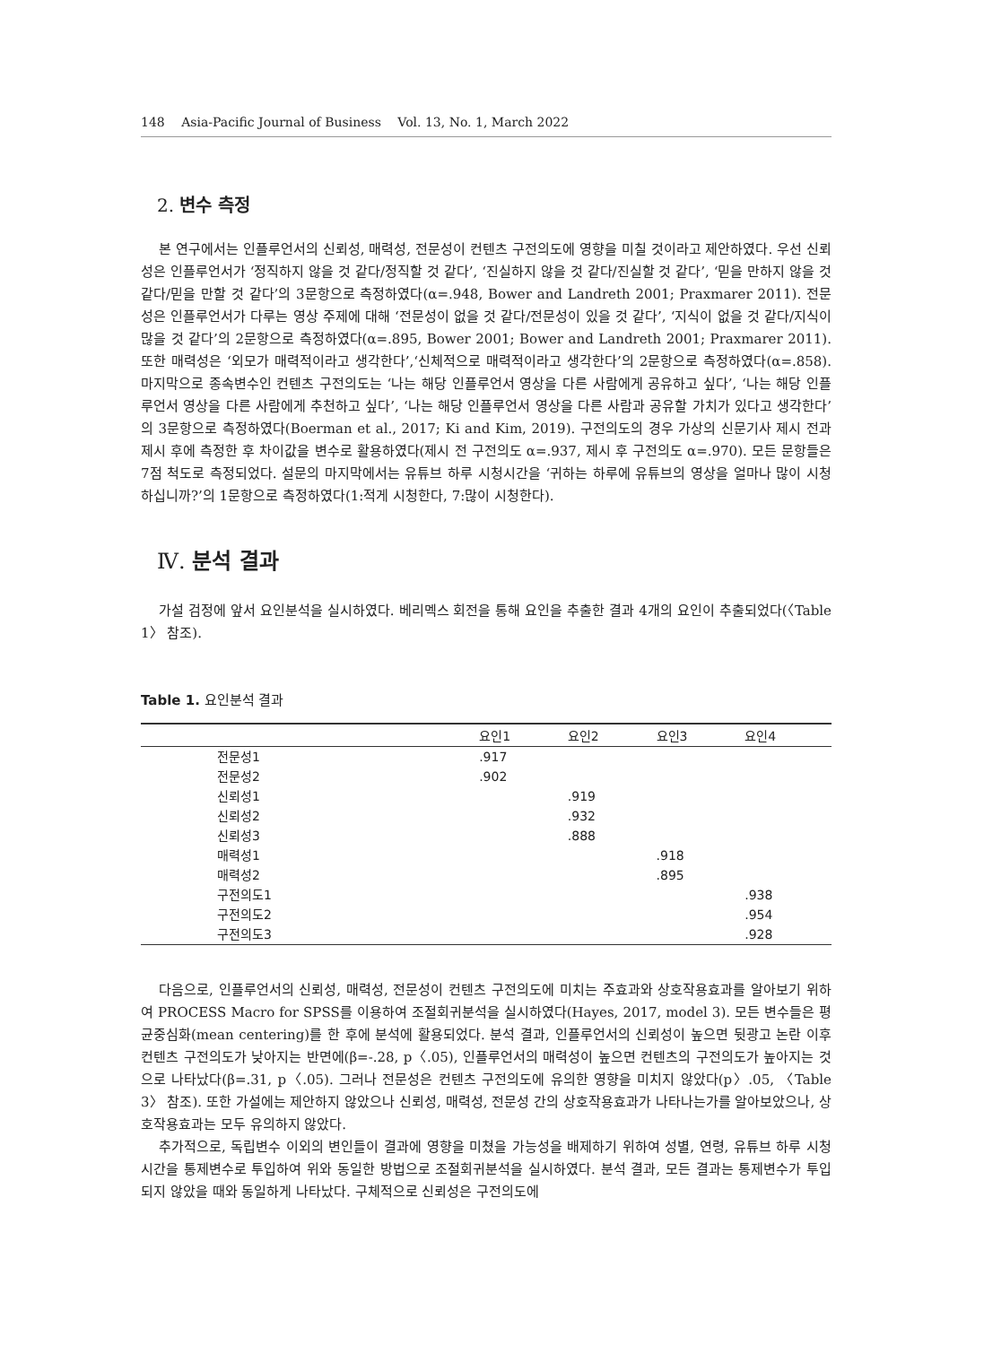148 Asia-Pacific Journal of Business Vol. 13, No. 1, March 2022
2. 변수 측정
본 연구에서는 인플루언서의 신뢰성, 매력성, 전문성이 컨텐츠 구전의도에 영향을 미칠 것이라고 제안하였다. 우선 신뢰성은 인플루언서가 ‘정직하지 않을 것 같다/정직할 것 같다’, ‘진실하지 않을 것 같다/진실할 것 같다’, ‘믿을 만하지 않을 것 같다/믿을 만할 것 같다’의 3문항으로 측정하였다(α=.948, Bower and Landreth 2001; Praxmarer 2011). 전문성은 인플루언서가 다루는 영상 주제에 대해 ‘전문성이 없을 것 같다/전문성이 있을 것 같다’, ‘지식이 없을 것 같다/지식이 많을 것 같다’의 2문항으로 측정하였다(α=.895, Bower 2001; Bower and Landreth 2001; Praxmarer 2011). 또한 매력성은 ‘외모가 매력적이라고 생각한다’,‘신체적으로 매력적이라고 생각한다’의 2문항으로 측정하였다(α=.858). 마지막으로 종속변수인 컨텐츠 구전의도는 ‘나는 해당 인플루언서 영상을 다른 사람에게 공유하고 싶다’, ‘나는 해당 인플루언서 영상을 다른 사람에게 추천하고 싶다’, ‘나는 해당 인플루언서 영상을 다른 사람과 공유할 가치가 있다고 생각한다’의 3문항으로 측정하였다(Boerman et al., 2017; Ki and Kim, 2019). 구전의도의 경우 가상의 신문기사 제시 전과 제시 후에 측정한 후 차이값을 변수로 활용하였다(제시 전 구전의도 α=.937, 제시 후 구전의도 α=.970). 모든 문항들은 7점 척도로 측정되었다. 설문의 마지막에서는 유튜브 하루 시청시간을 ‘귀하는 하루에 유튜브의 영상을 얼마나 많이 시청하십니까?’의 1문항으로 측정하였다(1:적게 시청한다, 7:많이 시청한다).
Ⅳ. 분석 결과
가설 검정에 앞서 요인분석을 실시하였다. 베리멕스 회전을 통해 요인을 추출한 결과 4개의 요인이 추출되었다(〈Table 1〉 참조).
Table 1. 요인분석 결과
| | 요인1 | 요인2 | 요인3 | 요인4 |
| --- | --- | --- | --- | --- |
| 전문성1 | .917 | | | |
| 전문성2 | .902 | | | |
| 신뢰성1 | | .919 | | |
| 신뢰성2 | | .932 | | |
| 신뢰성3 | | .888 | | |
| 매력성1 | | | .918 | |
| 매력성2 | | | .895 | |
| 구전의도1 | | | | .938 |
| 구전의도2 | | | | .954 |
| 구전의도3 | | | | .928 |
다음으로, 인플루언서의 신뢰성, 매력성, 전문성이 컨텐츠 구전의도에 미치는 주효과와 상호작용효과를 알아보기 위하여 PROCESS Macro for SPSS를 이용하여 조절회귀분석을 실시하였다(Hayes, 2017, model 3). 모든 변수들은 평균중심화(mean centering)를 한 후에 분석에 활용되었다. 분석 결과, 인플루언서의 신뢰성이 높으면 뒷광고 논란 이후 컨텐츠 구전의도가 낮아지는 반면에(β=-.28, p〈.05), 인플루언서의 매력성이 높으면 컨텐츠의 구전의도가 높아지는 것으로 나타났다(β=.31, p〈.05). 그러나 전문성은 컨텐츠 구전의도에 유의한 영향을 미치지 않았다(p〉.05, 〈Table 3〉 참조). 또한 가설에는 제안하지 않았으나 신뢰성, 매력성, 전문성 간의 상호작용효과가 나타나는가를 알아보았으나, 상호작용효과는 모두 유의하지 않았다.
추가적으로, 독립변수 이외의 변인들이 결과에 영향을 미쳤을 가능성을 배제하기 위하여 성별, 연령, 유튜브 하루 시청 시간을 통제변수로 투입하여 위와 동일한 방법으로 조절회귀분석을 실시하였다. 분석 결과, 모든 결과는 통제변수가 투입되지 않았을 때와 동일하게 나타났다. 구체적으로 신뢰성은 구전의도에